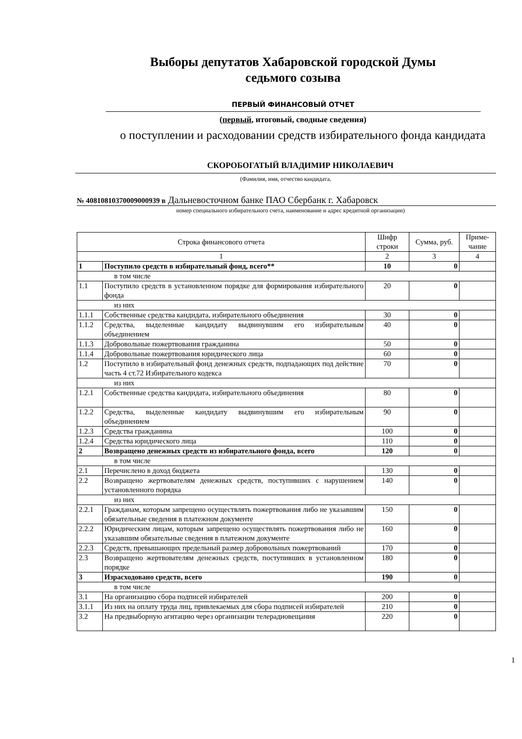Выборы депутатов Хабаровской городской Думы
седьмого созыва
ПЕРВЫЙ ФИНАНСОВЫЙ ОТЧЕТ
(первый, итоговый, сводные сведения)
о поступлении и расходовании средств избирательного фонда кандидата
СКОРОБОГАТЫЙ ВЛАДИМИР НИКОЛАЕВИЧ
(Фамилия, имя, отчество кандидата,
№ 40810810370009000939 в Дальневосточном банке ПАО Сбербанк г. Хабаровск
номер специального избирательного счета, наименование и адрес кредитной организации)
| Строка финансового отчета | | Шифр строки | Сумма, руб. | Приме-чание |
| 1 | | 2 | 3 | 4 |
| 1 | Поступило средств в избирательный фонд, всего** | 10 | 0 | |
| в том числе | | | | |
| 1.1 | Поступило средств в установленном порядке для формирования избирательного фонда | 20 | 0 | |
| из них | | | | |
| 1.1.1 | Собственные средства кандидата, избирательного объединения | 30 | 0 | |
| 1.1.2 | Средства, выделенные кандидату выдвинувшим его избирательным объединением | 40 | 0 | |
| 1.1.3 | Добровольные пожертвования гражданина | 50 | 0 | |
| 1.1.4 | Добровольные пожертвования юридического лица | 60 | 0 | |
| 1.2 | Поступило в избирательный фонд денежных средств, подпадающих под действие часть 4 ст.72 Избирательного кодекса | 70 | 0 | |
| из них | | | | |
| 1.2.1 | Собственные средства кандидата, избирательного объединения | 80 | 0 | |
| 1.2.2 | Средства, выделенные кандидату выдвинувшим его избирательным объединением | 90 | 0 | |
| 1.2.3 | Средства гражданина | 100 | 0 | |
| 1.2.4 | Средства юридического лица | 110 | 0 | |
| 2 | Возвращено денежных средств из избирательного фонда, всего | 120 | 0 | |
| в том числе | | | | |
| 2.1 | Перечислено в доход бюджета | 130 | 0 | |
| 2.2 | Возвращено жертвователям денежных средств, поступивших с нарушением установленного порядка | 140 | 0 | |
| из них | | | | |
| 2.2.1 | Гражданам, которым запрещено осуществлять пожертвования либо не указавшим обязательные сведения в платежном документе | 150 | 0 | |
| 2.2.2 | Юридическим лицам, которым запрещено осуществлять пожертвования либо не указавшим обязательные сведения в платежном документе | 160 | 0 | |
| 2.2.3 | Средств, превышающих предельный размер добровольных пожертвований | 170 | 0 | |
| 2.3 | Возвращено жертвователям денежных средств, поступивших в установленном порядке | 180 | 0 | |
| 3 | Израсходовано средств, всего | 190 | 0 | |
| в том числе | | | | |
| 3.1 | На организацию сбора подписей избирателей | 200 | 0 | |
| 3.1.1 | Из них на оплату труда лиц, привлекаемых для сбора подписей избирателей | 210 | 0 | |
| 3.2 | На предвыборную агитацию через организации телерадиовещания | 220 | 0 | |
1